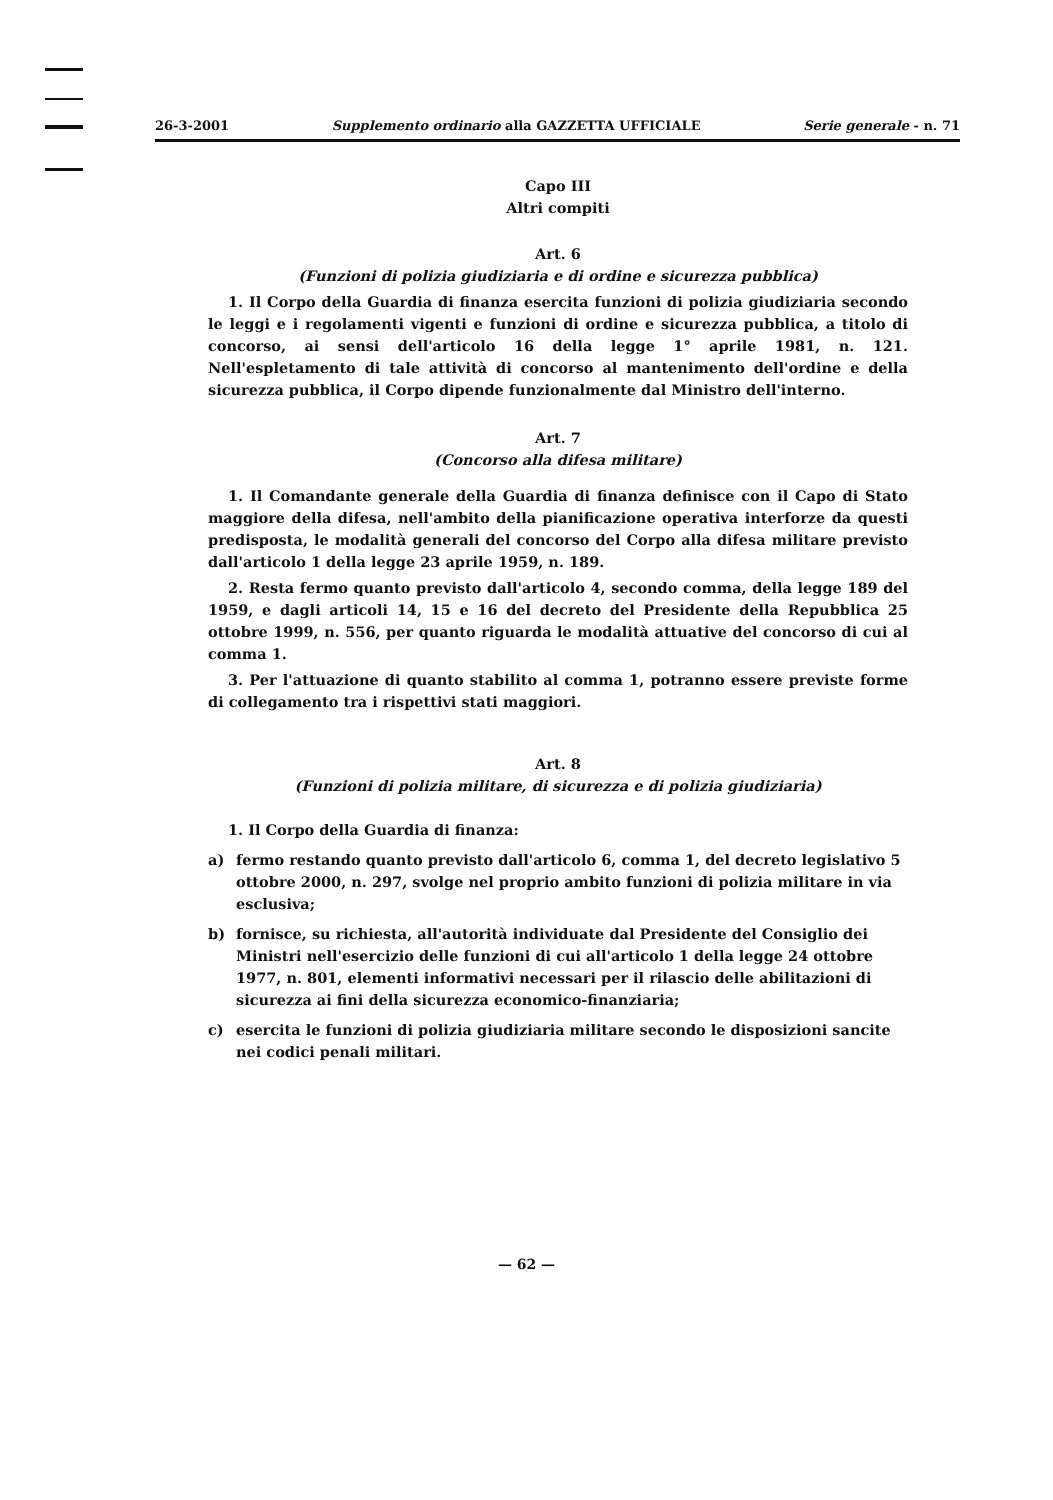26-3-2001 Supplemento ordinario alla GAZZETTA UFFICIALE Serie generale - n. 71
Capo III
Altri compiti
Art. 6
(Funzioni di polizia giudiziaria e di ordine e sicurezza pubblica)
1. Il Corpo della Guardia di finanza esercita funzioni di polizia giudiziaria secondo le leggi e i regolamenti vigenti e funzioni di ordine e sicurezza pubblica, a titolo di concorso, ai sensi dell'articolo 16 della legge 1° aprile 1981, n. 121. Nell'espletamento di tale attività di concorso al mantenimento dell'ordine e della sicurezza pubblica, il Corpo dipende funzionalmente dal Ministro dell'interno.
Art. 7
(Concorso alla difesa militare)
1. Il Comandante generale della Guardia di finanza definisce con il Capo di Stato maggiore della difesa, nell'ambito della pianificazione operativa interforze da questi predisposta, le modalità generali del concorso del Corpo alla difesa militare previsto dall'articolo 1 della legge 23 aprile 1959, n. 189.
2. Resta fermo quanto previsto dall'articolo 4, secondo comma, della legge 189 del 1959, e dagli articoli 14, 15 e 16 del decreto del Presidente della Repubblica 25 ottobre 1999, n. 556, per quanto riguarda le modalità attuative del concorso di cui al comma 1.
3. Per l'attuazione di quanto stabilito al comma 1, potranno essere previste forme di collegamento tra i rispettivi stati maggiori.
Art. 8
(Funzioni di polizia militare, di sicurezza e di polizia giudiziaria)
1. Il Corpo della Guardia di finanza:
a) fermo restando quanto previsto dall'articolo 6, comma 1, del decreto legislativo 5 ottobre 2000, n. 297, svolge nel proprio ambito funzioni di polizia militare in via esclusiva;
b) fornisce, su richiesta, all'autorità individuate dal Presidente del Consiglio dei Ministri nell'esercizio delle funzioni di cui all'articolo 1 della legge 24 ottobre 1977, n. 801, elementi informativi necessari per il rilascio delle abilitazioni di sicurezza ai fini della sicurezza economico-finanziaria;
c) esercita le funzioni di polizia giudiziaria militare secondo le disposizioni sancite nei codici penali militari.
— 62 —